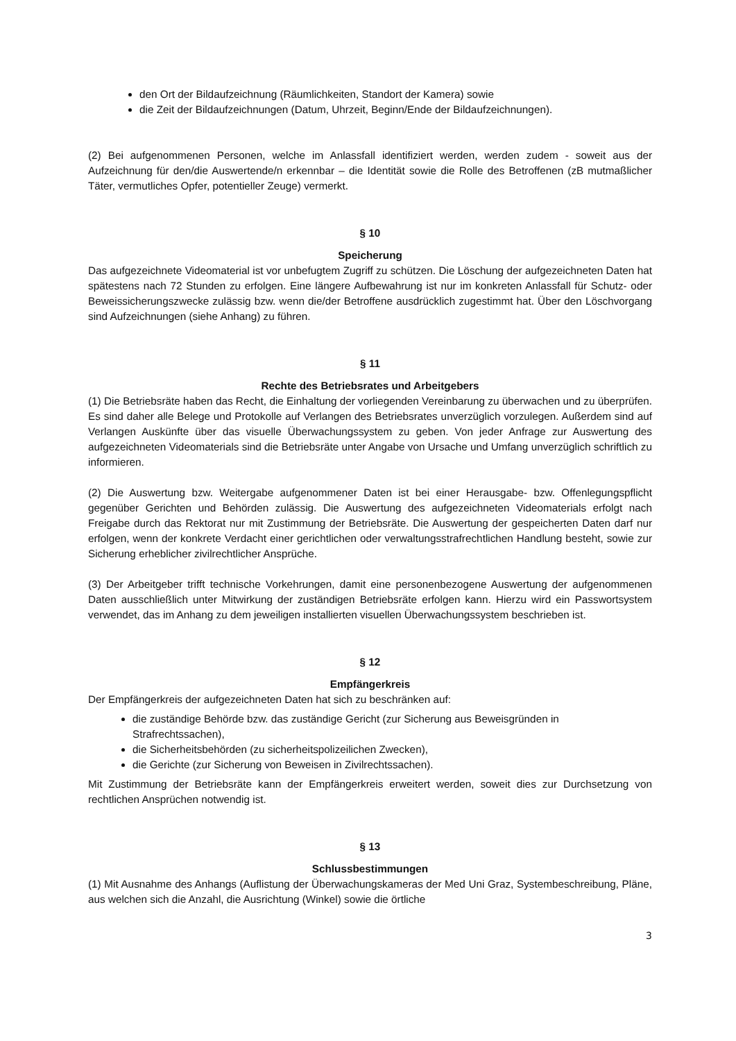den Ort der Bildaufzeichnung (Räumlichkeiten, Standort der Kamera) sowie
die Zeit der Bildaufzeichnungen (Datum, Uhrzeit, Beginn/Ende der Bildaufzeichnungen).
(2) Bei aufgenommenen Personen, welche im Anlassfall identifiziert werden, werden zudem - soweit aus der Aufzeichnung für den/die Auswertende/n erkennbar – die Identität sowie die Rolle des Betroffenen (zB mutmaßlicher Täter, vermutliches Opfer, potentieller Zeuge) vermerkt.
§ 10
Speicherung
Das aufgezeichnete Videomaterial ist vor unbefugtem Zugriff zu schützen. Die Löschung der aufgezeichneten Daten hat spätestens nach 72 Stunden zu erfolgen. Eine längere Aufbewahrung ist nur im konkreten Anlassfall für Schutz- oder Beweissicherungszwecke zulässig bzw. wenn die/der Betroffene ausdrücklich zugestimmt hat. Über den Löschvorgang sind Aufzeichnungen (siehe Anhang) zu führen.
§ 11
Rechte des Betriebsrates und Arbeitgebers
(1) Die Betriebsräte haben das Recht, die Einhaltung der vorliegenden Vereinbarung zu überwachen und zu überprüfen. Es sind daher alle Belege und Protokolle auf Verlangen des Betriebsrates unverzüglich vorzulegen. Außerdem sind auf Verlangen Auskünfte über das visuelle Überwachungssystem zu geben. Von jeder Anfrage zur Auswertung des aufgezeichneten Videomaterials sind die Betriebsräte unter Angabe von Ursache und Umfang unverzüglich schriftlich zu informieren.
(2) Die Auswertung bzw. Weitergabe aufgenommener Daten ist bei einer Herausgabe- bzw. Offenlegungspflicht gegenüber Gerichten und Behörden zulässig. Die Auswertung des aufgezeichneten Videomaterials erfolgt nach Freigabe durch das Rektorat nur mit Zustimmung der Betriebsräte. Die Auswertung der gespeicherten Daten darf nur erfolgen, wenn der konkrete Verdacht einer gerichtlichen oder verwaltungsstrafrechtlichen Handlung besteht, sowie zur Sicherung erheblicher zivilrechtlicher Ansprüche.
(3) Der Arbeitgeber trifft technische Vorkehrungen, damit eine personenbezogene Auswertung der aufgenommenen Daten ausschließlich unter Mitwirkung der zuständigen Betriebsräte erfolgen kann. Hierzu wird ein Passwortsystem verwendet, das im Anhang zu dem jeweiligen installierten visuellen Überwachungssystem beschrieben ist.
§ 12
Empfängerkreis
Der Empfängerkreis der aufgezeichneten Daten hat sich zu beschränken auf:
die zuständige Behörde bzw. das zuständige Gericht (zur Sicherung aus Beweisgründen in Strafrechtssachen),
die Sicherheitsbehörden (zu sicherheitspolizeilichen Zwecken),
die Gerichte (zur Sicherung von Beweisen in Zivilrechtssachen).
Mit Zustimmung der Betriebsräte kann der Empfängerkreis erweitert werden, soweit dies zur Durchsetzung von rechtlichen Ansprüchen notwendig ist.
§ 13
Schlussbestimmungen
(1) Mit Ausnahme des Anhangs (Auflistung der Überwachungskameras der Med Uni Graz, Systembeschreibung, Pläne, aus welchen sich die Anzahl, die Ausrichtung (Winkel) sowie die örtliche
3